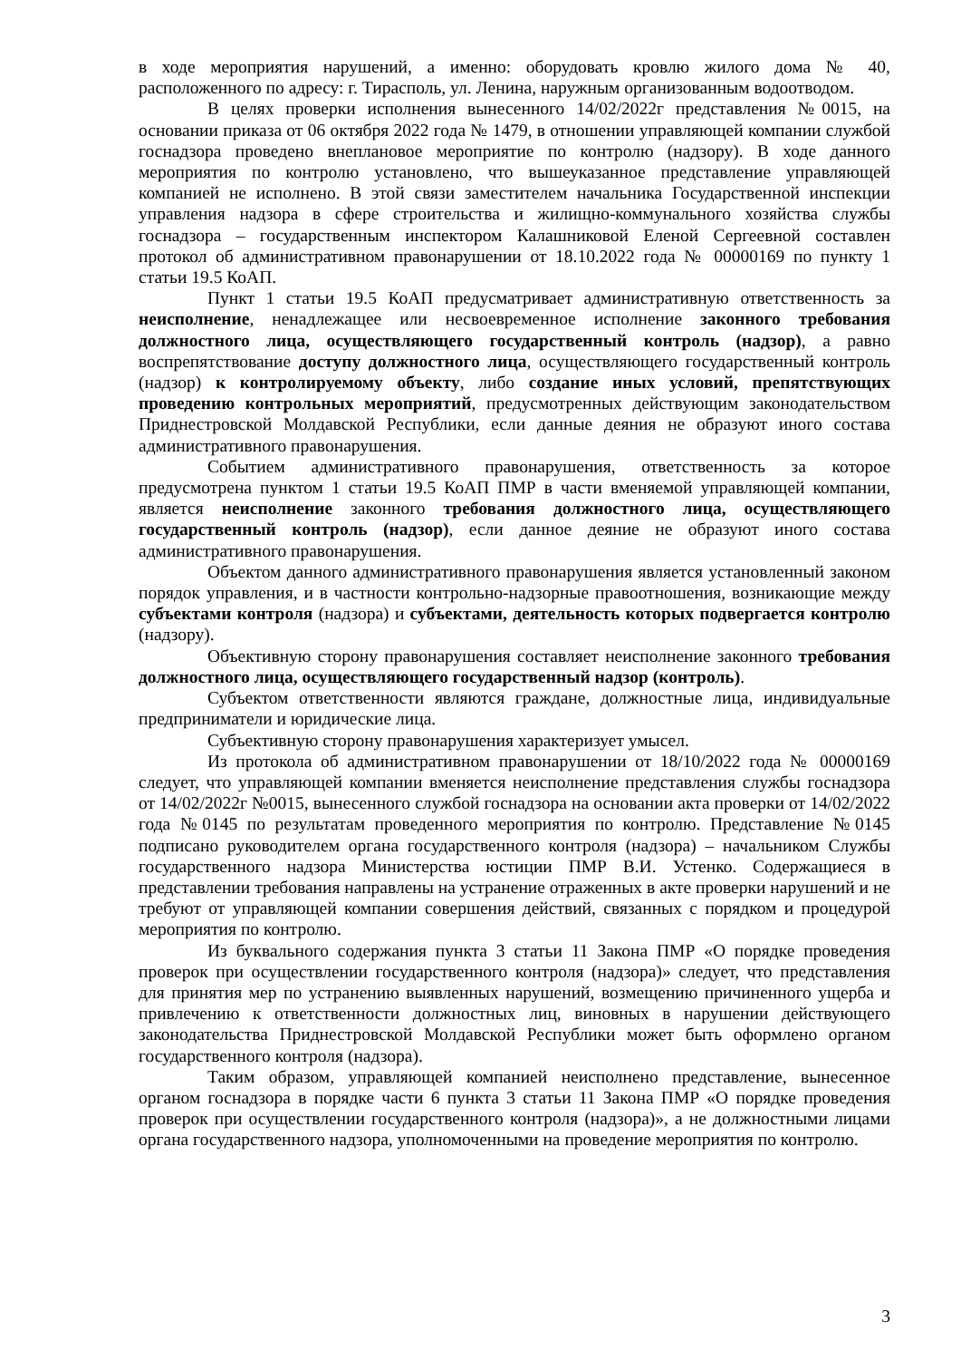в ходе мероприятия нарушений, а именно: оборудовать кровлю жилого дома № 40, расположенного по адресу: г. Тирасполь, ул. Ленина, наружным организованным водоотводом.
В целях проверки исполнения вынесенного 14/02/2022г представления №0015, на основании приказа от 06 октября 2022 года № 1479, в отношении управляющей компании службой госнадзора проведено внеплановое мероприятие по контролю (надзору). В ходе данного мероприятия по контролю установлено, что вышеуказанное представление управляющей компанией не исполнено. В этой связи заместителем начальника Государственной инспекции управления надзора в сфере строительства и жилищно-коммунального хозяйства службы госнадзора – государственным инспектором Калашниковой Еленой Сергеевной составлен протокол об административном правонарушении от 18.10.2022 года № 00000169 по пункту 1 статьи 19.5 КоАП.
Пункт 1 статьи 19.5 КоАП предусматривает административную ответственность за неисполнение, ненадлежащее или несвоевременное исполнение законного требования должностного лица, осуществляющего государственный контроль (надзор), а равно воспрепятствование доступу должностного лица, осуществляющего государственный контроль (надзор) к контролируемому объекту, либо создание иных условий, препятствующих проведению контрольных мероприятий, предусмотренных действующим законодательством Приднестровской Молдавской Республики, если данные деяния не образуют иного состава административного правонарушения.
Событием административного правонарушения, ответственность за которое предусмотрена пунктом 1 статьи 19.5 КоАП ПМР в части вменяемой управляющей компании, является неисполнение законного требования должностного лица, осуществляющего государственный контроль (надзор), если данное деяние не образуют иного состава административного правонарушения.
Объектом данного административного правонарушения является установленный законом порядок управления, и в частности контрольно-надзорные правоотношения, возникающие между субъектами контроля (надзора) и субъектами, деятельность которых подвергается контролю (надзору).
Объективную сторону правонарушения составляет неисполнение законного требования должностного лица, осуществляющего государственный надзор (контроль).
Субъектом ответственности являются граждане, должностные лица, индивидуальные предприниматели и юридические лица.
Субъективную сторону правонарушения характеризует умысел.
Из протокола об административном правонарушении от 18/10/2022 года № 00000169 следует, что управляющей компании вменяется неисполнение представления службы госнадзора от 14/02/2022г №0015, вынесенного службой госнадзора на основании акта проверки от 14/02/2022 года №0145 по результатам проведенного мероприятия по контролю. Представление №0145 подписано руководителем органа государственного контроля (надзора) – начальником Службы государственного надзора Министерства юстиции ПМР В.И. Устенко. Содержащиеся в представлении требования направлены на устранение отраженных в акте проверки нарушений и не требуют от управляющей компании совершения действий, связанных с порядком и процедурой мероприятия по контролю.
Из буквального содержания пункта 3 статьи 11 Закона ПМР «О порядке проведения проверок при осуществлении государственного контроля (надзора)» следует, что представления для принятия мер по устранению выявленных нарушений, возмещению причиненного ущерба и привлечению к ответственности должностных лиц, виновных в нарушении действующего законодательства Приднестровской Молдавской Республики может быть оформлено органом государственного контроля (надзора).
Таким образом, управляющей компанией неисполнено представление, вынесенное органом госнадзора в порядке части 6 пункта 3 статьи 11 Закона ПМР «О порядке проведения проверок при осуществлении государственного контроля (надзора)», а не должностными лицами органа государственного надзора, уполномоченными на проведение мероприятия по контролю.
3